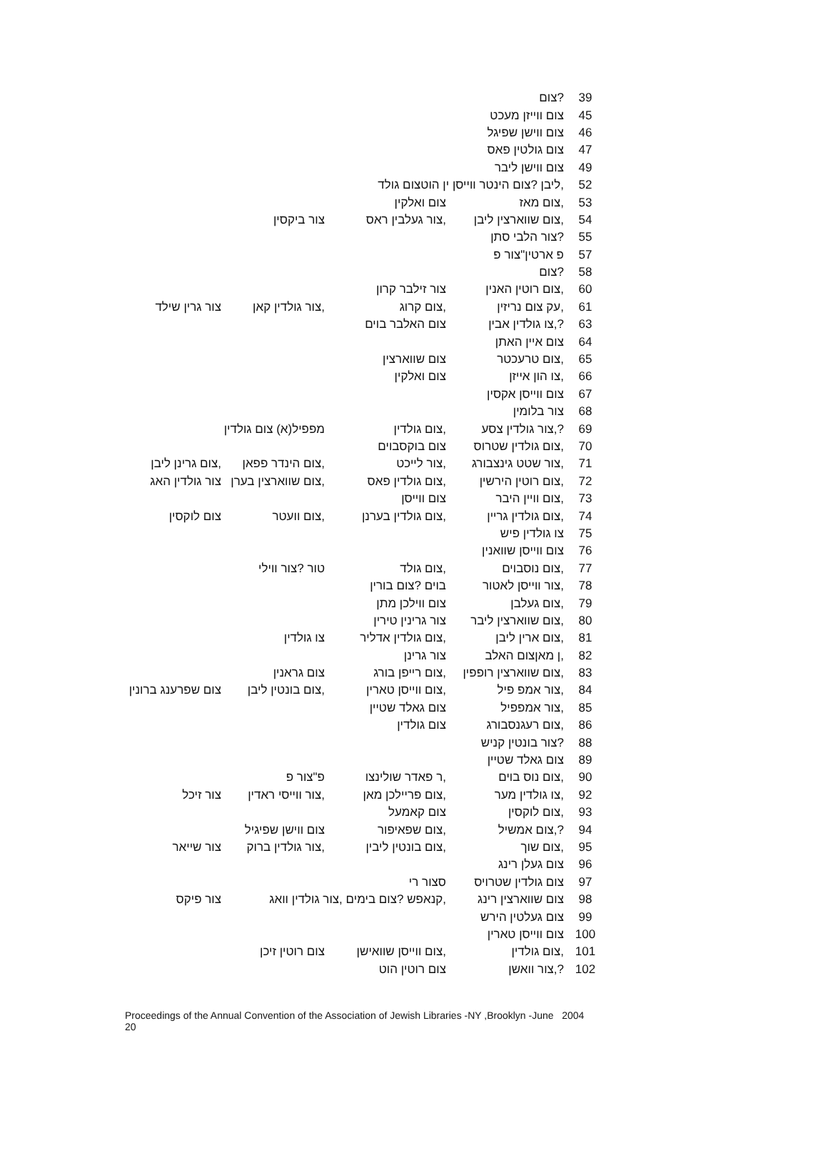| 39 | ?צום | | | |
| 45 | צום ווייזן מעכט | | | |
| 46 | צום ווישן שפיגל | | | |
| 47 | צום גולטין פאס | | | |
| 49 | צום ווישן ליבר | | | |
| 52 | ,ליבן ?צום הינטר ווייסן ין הוטצום גולד | | | |
| 53 | ,צום מאז | צום ואלקין | | |
| 54 | ,צום שווארצין ליבן | ,צור געלבין ראס | צור ביקסין | |
| 55 | ?צור הלבי סתן | | | |
| 57 | פ ארטין"צור פ | | | |
| 58 | ?צום | | | |
| 60 | ,צום רוטין האנין | צור זילבר קרון | | |
| 61 | ,עק צום נריזין | ,צום קרוג | ,צור גולדין קאן | צור גרין שילד |
| 63 | ?,צו גולדין אבין | צום האלבר בוים | | |
| 64 | צום איין האתן | | | |
| 65 | ,צום טרעכטר | צום שווארצין | | |
| 66 | ,צו הון אייזן | צום ואלקין | | |
| 67 | צום ווייסן אקסין | | | |
| 68 | צור בלומין | | | |
| 69 | ?,צור גולדין צסע | ,צום גולדין | מפפיל(א) צום גולדין | |
| 70 | ,צום גולדין שטרוס | צום בוקסבוים | | |
| 71 | ,צור שטט גינצבורג | ,צור לייכט | ,צום הינדר פפאן | ,צום גרינן ליבן |
| 72 | ,צום רוטין הירשין | ,צום גולדין פאס | ,צום שווארצין בערן | צור גולדין האג |
| 73 | ,צום וויין היבר | צום ווייסן | | |
| 74 | ,צום גולדין גריין | ,צום גולדין בערנן | ,צום וועטר | צום לוקסין |
| 75 | צו גולדין פיש | | | |
| 76 | צום ווייסן שוואנין | | | |
| 77 | ,צום נוסבוים | ,צום גולד | טור ?צור ווילי | |
| 78 | ,צור ווייסן לאטור | בוים ?צום בורין | | |
| 79 | ,צום געלבן | צום ווילכן מתן | | |
| 80 | ,צום שווארצין ליבר | צור גרינין טירין | | |
| 81 | ,צום ארין ליבן | ,צום גולדין אדליר | צו גולדין | |
| 82 | ,ן מאןצום האלב | צור גרינן | | |
| 83 | ,צום שווארצין רופפין | ,צום רייפן בורג | צום גראנין | |
| 84 | ,צור אמפ פיל | ,צום ווייסן טארין | ,צום בונטין ליבן | צום שפרענג ברונין |
| 85 | ,צור אמפפיל | צום גאלד שטיין | | |
| 86 | ,צום רעגנסבורג | צום גולדין | | |
| 88 | ?צור בונטין קניש | | | |
| 89 | צום גאלד שטיין | | | |
| 90 | ,צום נוס בוים | ,ר פאדר שולינצו | פ"צור פ | |
| 92 | ,צו גולדין מער | ,צום פריילכן מאן | ,צור ווייסי ראדין | צור זיכל |
| 93 | ,צום לוקסין | צום קאמעל | | |
| 94 | ?,צום אמשיל | ,צום שפאיפור | צום ווישן שפיגיל | |
| 95 | ,צום שוך | ,צום בונטין ליבין | ,צור גולדין ברוק | צור שייאר |
| 96 | צום געלן רינג | | | |
| 97 | צום גולדין שטרויס | סצור רי | | |
| 98 | צום שווארצין רינג | ,קנאפש ?צום בימים ,צור גולדין וואג | | צור פיקס |
| 99 | צום געלטין הירש | | | |
| 100 | צום ווייסן טארין | | | |
| 101 | ,צום גולדין | ,צום ווייסן שוואישן | צום רוטין זיכן | |
| 102 | ?,צור וואשן | צום רוטין הוט | | |
Proceedings of the Annual Convention of the Association of Jewish Libraries -NY ,Brooklyn -June 2004
20